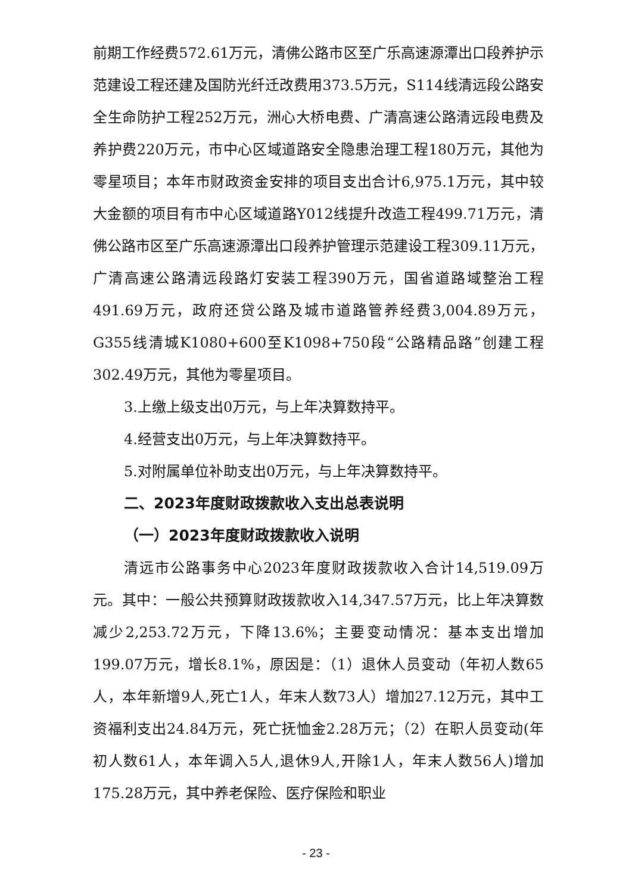前期工作经费572.61万元，清佛公路市区至广乐高速源潭出口段养护示范建设工程还建及国防光纤迁改费用373.5万元，S114线清远段公路安全生命防护工程252万元，洲心大桥电费、广清高速公路清远段电费及养护费220万元，市中心区域道路安全隐患治理工程180万元，其他为零星项目；本年市财政资金安排的项目支出合计6,975.1万元，其中较大金额的项目有市中心区域道路Y012线提升改造工程499.71万元，清佛公路市区至广乐高速源潭出口段养护管理示范建设工程309.11万元，广清高速公路清远段路灯安装工程390万元，国省道路域整治工程491.69万元，政府还贷公路及城市道路管养经费3,004.89万元，G355线清城K1080+600至K1098+750段“公路精品路”创建工程302.49万元，其他为零星项目。
3.上缴上级支出0万元，与上年决算数持平。
4.经营支出0万元，与上年决算数持平。
5.对附属单位补助支出0万元，与上年决算数持平。
二、2023年度财政拨款收入支出总表说明
（一）2023年度财政拨款收入说明
清远市公路事务中心2023年度财政拨款收入合计14,519.09万元。其中：一般公共预算财政拨款收入14,347.57万元，比上年决算数减少2,253.72万元，下降13.6%；主要变动情况：基本支出增加199.07万元，增长8.1%，原因是：（1）退休人员变动（年初人数65人，本年新增9人,死亡1人，年末人数73人）增加27.12万元，其中工资福利支出24.84万元，死亡抚恤金2.28万元；（2）在职人员变动(年初人数61人，本年调入5人,退休9人,开除1人，年末人数56人)增加175.28万元，其中养老保险、医疗保险和职业
- 23 -